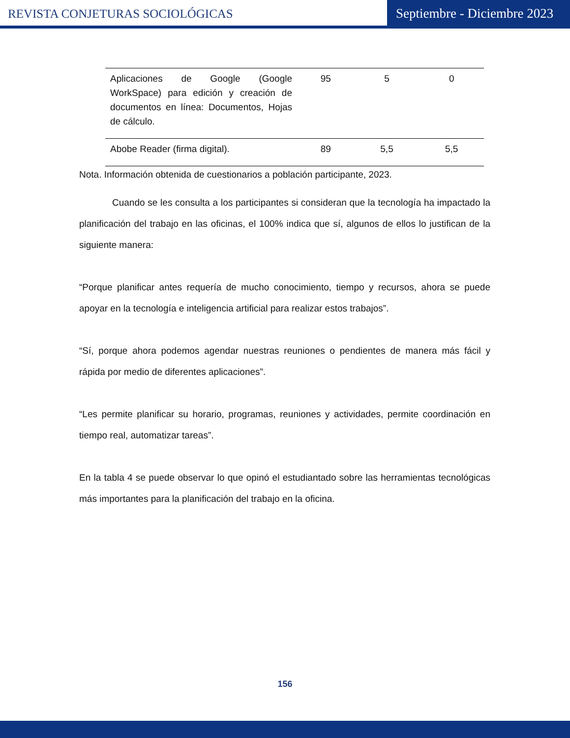REVISTA CONJETURAS SOCIOLÓGICAS
Septiembre - Diciembre 2023
| Aplicaciones de Google (Google WorkSpace) para edición y creación de documentos en línea: Documentos, Hojas de cálculo. | 95 | 5 | 0 |
| Abobe Reader (firma digital). | 89 | 5,5 | 5,5 |
Nota. Información obtenida de cuestionarios a población participante, 2023.
Cuando se les consulta a los participantes si consideran que la tecnología ha impactado la planificación del trabajo en las oficinas, el 100% indica que sí, algunos de ellos lo justifican de la siguiente manera:
“Porque planificar antes requería de mucho conocimiento, tiempo y recursos, ahora se puede apoyar en la tecnología e inteligencia artificial para realizar estos trabajos”.
“Sí, porque ahora podemos agendar nuestras reuniones o pendientes de manera más fácil y rápida por medio de diferentes aplicaciones”.
“Les permite planificar su horario, programas, reuniones y actividades, permite coordinación en tiempo real, automatizar tareas”.
En la tabla 4 se puede observar lo que opinó el estudiantado sobre las herramientas tecnológicas más importantes para la planificación del trabajo en la oficina.
156